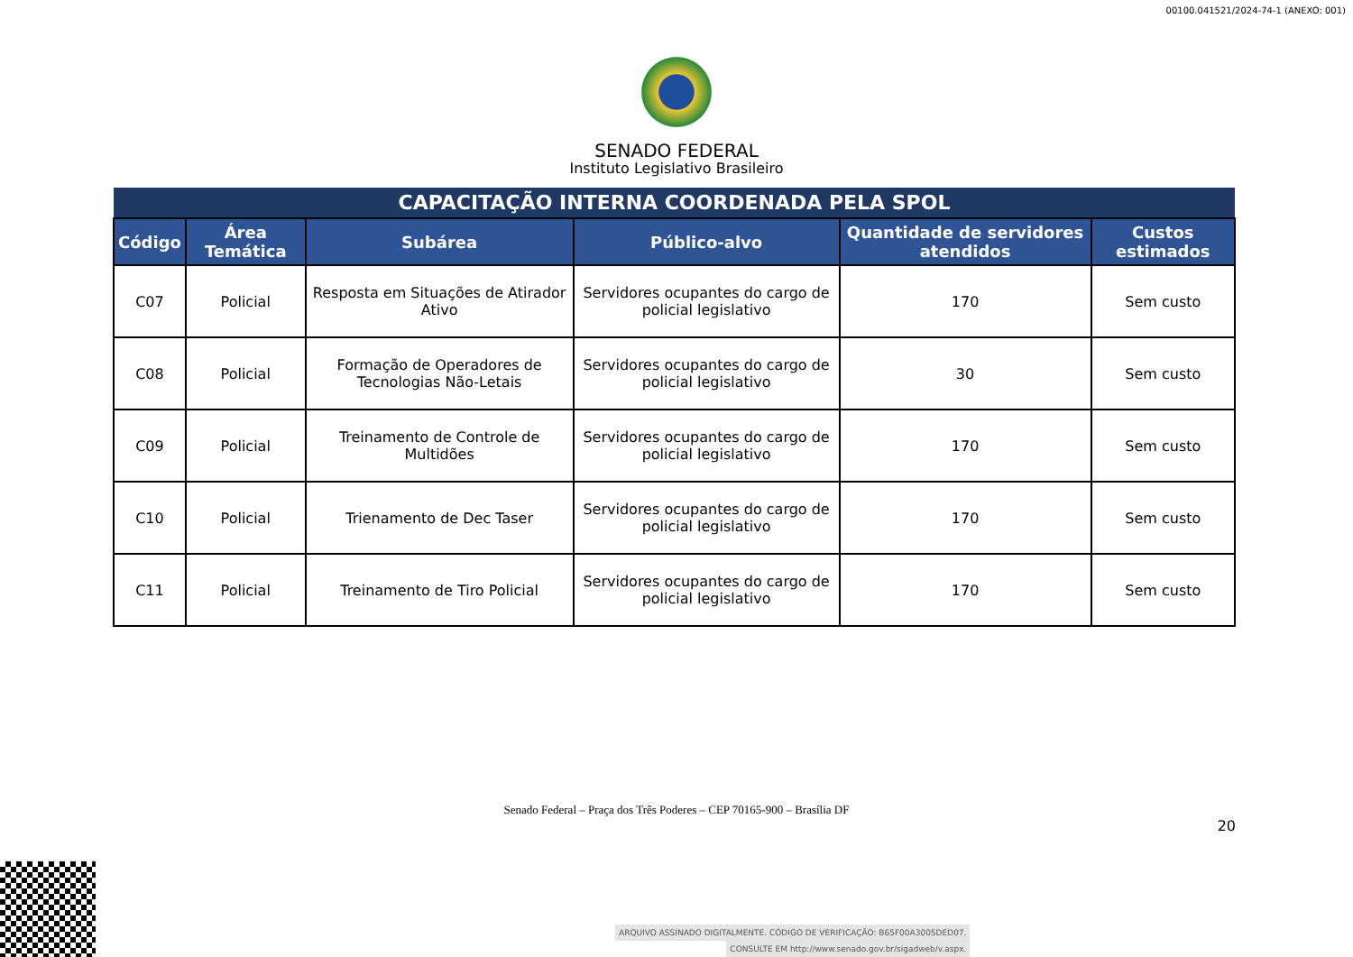00100.041521/2024-74-1 (ANEXO: 001)
SENADO FEDERAL
Instituto Legislativo Brasileiro
| CAPACITAÇÃO INTERNA COORDENADA PELA SPOL | | | | | |
| Código | Área Temática | Subárea | Público-alvo | Quantidade de servidores atendidos | Custos estimados |
| C07 | Policial | Resposta em Situações de Atirador Ativo | Servidores ocupantes do cargo de policial legislativo | 170 | Sem custo |
| C08 | Policial | Formação de Operadores de Tecnologias Não-Letais | Servidores ocupantes do cargo de policial legislativo | 30 | Sem custo |
| C09 | Policial | Treinamento de Controle de Multidões | Servidores ocupantes do cargo de policial legislativo | 170 | Sem custo |
| C10 | Policial | Trienamento de Dec Taser | Servidores ocupantes do cargo de policial legislativo | 170 | Sem custo |
| C11 | Policial | Treinamento de Tiro Policial | Servidores ocupantes do cargo de policial legislativo | 170 | Sem custo |
Senado Federal – Praça dos Três Poderes – CEP 70165-900 – Brasília DF
20
ARQUIVO ASSINADO DIGITALMENTE. CÓDIGO DE VERIFICAÇÃO: B65F00A3005DED07.
CONSULTE EM http://www.senado.gov.br/sigadweb/v.aspx.